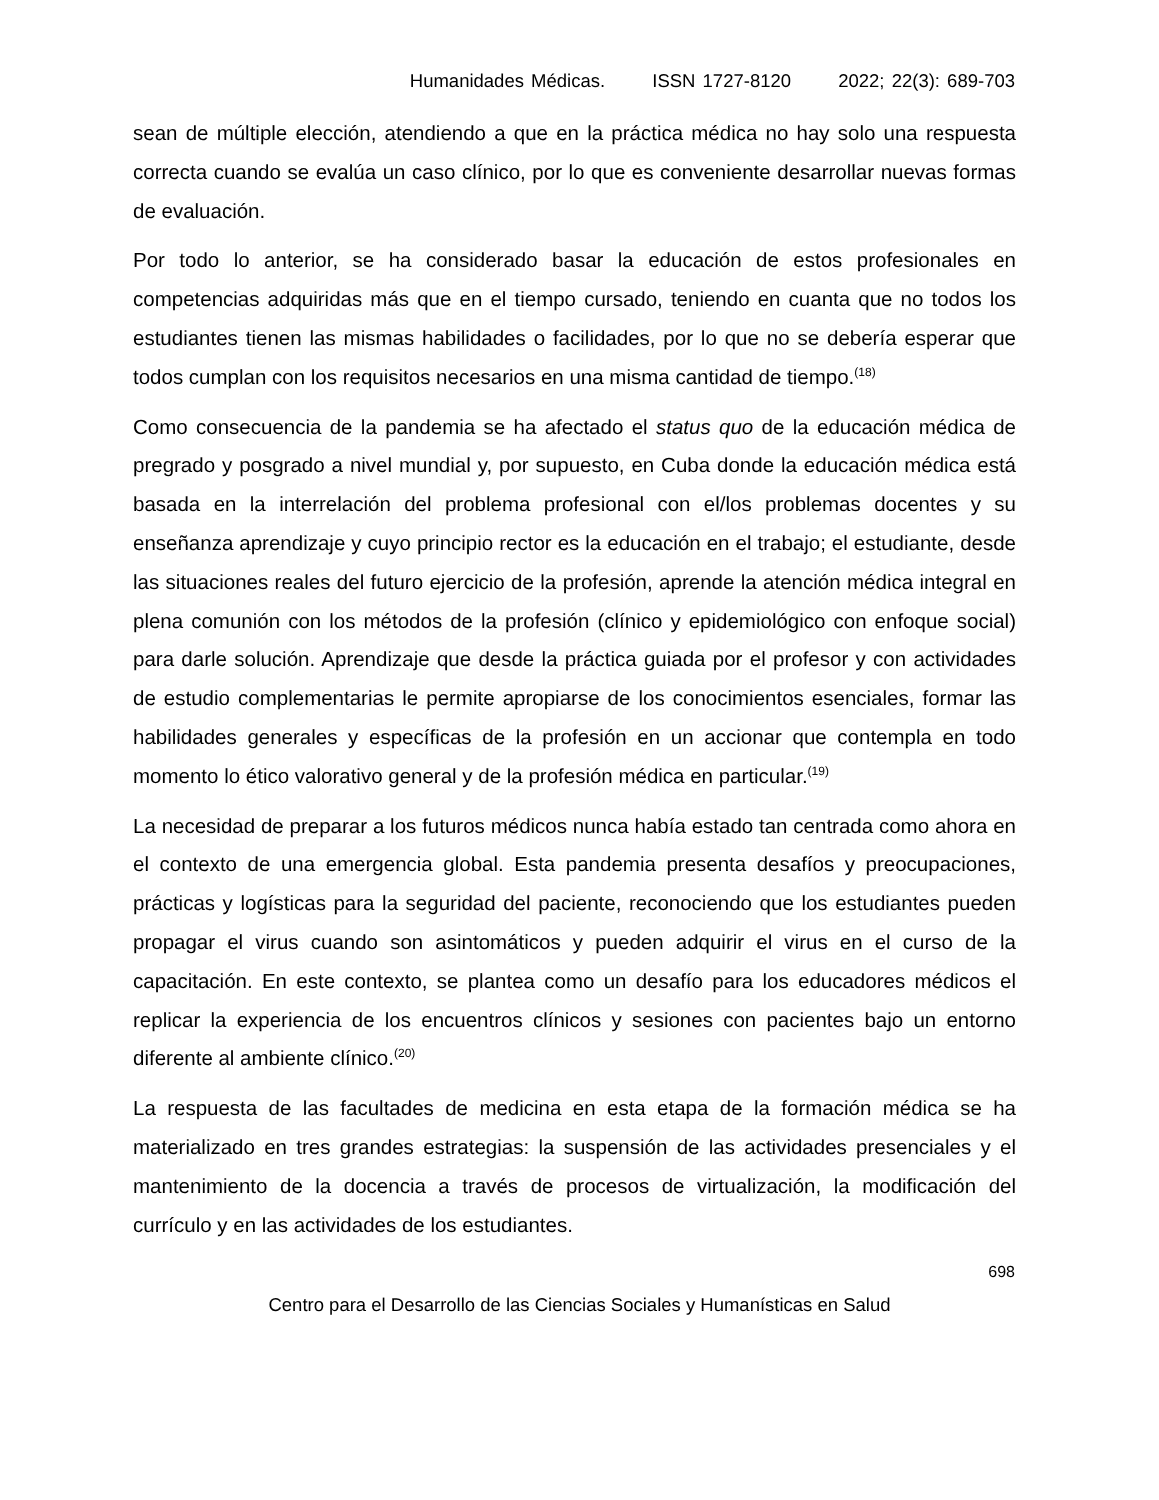Humanidades Médicas. ISSN 1727-8120 2022; 22(3): 689-703
sean de múltiple elección, atendiendo a que en la práctica médica no hay solo una respuesta correcta cuando se evalúa un caso clínico, por lo que es conveniente desarrollar nuevas formas de evaluación.
Por todo lo anterior, se ha considerado basar la educación de estos profesionales en competencias adquiridas más que en el tiempo cursado, teniendo en cuanta que no todos los estudiantes tienen las mismas habilidades o facilidades, por lo que no se debería esperar que todos cumplan con los requisitos necesarios en una misma cantidad de tiempo.<sup>(18)</sup>
Como consecuencia de la pandemia se ha afectado el status quo de la educación médica de pregrado y posgrado a nivel mundial y, por supuesto, en Cuba donde la educación médica está basada en la interrelación del problema profesional con el/los problemas docentes y su enseñanza aprendizaje y cuyo principio rector es la educación en el trabajo; el estudiante, desde las situaciones reales del futuro ejercicio de la profesión, aprende la atención médica integral en plena comunión con los métodos de la profesión (clínico y epidemiológico con enfoque social) para darle solución. Aprendizaje que desde la práctica guiada por el profesor y con actividades de estudio complementarias le permite apropiarse de los conocimientos esenciales, formar las habilidades generales y específicas de la profesión en un accionar que contempla en todo momento lo ético valorativo general y de la profesión médica en particular.<sup>(19)</sup>
La necesidad de preparar a los futuros médicos nunca había estado tan centrada como ahora en el contexto de una emergencia global. Esta pandemia presenta desafíos y preocupaciones, prácticas y logísticas para la seguridad del paciente, reconociendo que los estudiantes pueden propagar el virus cuando son asintomáticos y pueden adquirir el virus en el curso de la capacitación. En este contexto, se plantea como un desafío para los educadores médicos el replicar la experiencia de los encuentros clínicos y sesiones con pacientes bajo un entorno diferente al ambiente clínico.<sup>(20)</sup>
La respuesta de las facultades de medicina en esta etapa de la formación médica se ha materializado en tres grandes estrategias: la suspensión de las actividades presenciales y el mantenimiento de la docencia a través de procesos de virtualización, la modificación del currículo y en las actividades de los estudiantes.
698
Centro para el Desarrollo de las Ciencias Sociales y Humanísticas en Salud